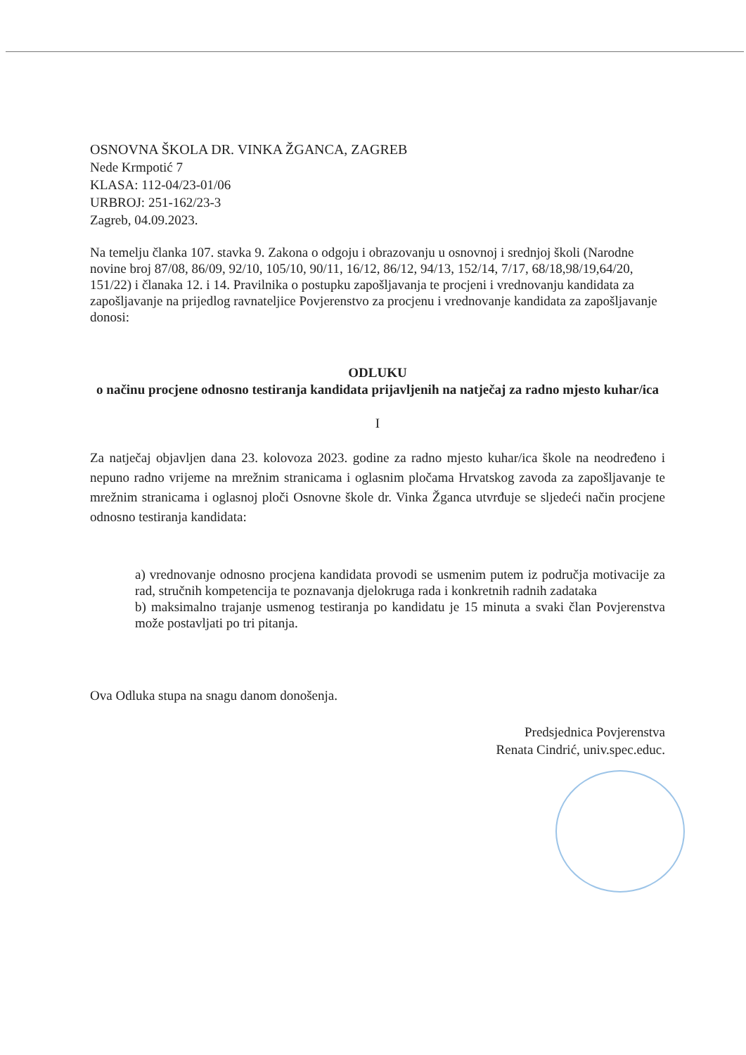OSNOVNA ŠKOLA DR. VINKA ŽGANCA, ZAGREB
Nede Krmpotić 7
KLASA: 112-04/23-01/06
URBROJ: 251-162/23-3
Zagreb, 04.09.2023.
Na temelju članka 107. stavka 9. Zakona o odgoju i obrazovanju u osnovnoj i srednjoj školi (Narodne novine broj 87/08, 86/09, 92/10, 105/10, 90/11, 16/12, 86/12, 94/13, 152/14, 7/17, 68/18,98/19,64/20, 151/22) i članaka 12. i 14. Pravilnika o postupku zapošljavanja te procjeni i vrednovanju kandidata za zapošljavanje na prijedlog ravnateljice Povjerenstvo za procjenu i vrednovanje kandidata za zapošljavanje donosi:
ODLUKU
o načinu procjene odnosno testiranja kandidata prijavljenih na natječaj za radno mjesto kuhar/ica
I
Za natječaj objavljen dana 23. kolovoza 2023. godine za radno mjesto kuhar/ica škole na neodređeno i nepuno radno vrijeme na mrežnim stranicama i oglasnim pločama Hrvatskog zavoda za zapošljavanje te mrežnim stranicama i oglasnoj ploči Osnovne škole dr. Vinka Žganca utvrđuje se sljedeći način procjene odnosno testiranja kandidata:
a) vrednovanje odnosno procjena kandidata provodi se usmenim putem iz područja motivacije za rad, stručnih kompetencija te poznavanja djelokruga rada i konkretnih radnih zadataka
b) maksimalno trajanje usmenog testiranja po kandidatu je 15 minuta a svaki član Povjerenstva može postavljati po tri pitanja.
Ova Odluka stupa na snagu danom donošenja.
Predsjednica Povjerenstva
Renata Cindrić, univ.spec.educ.